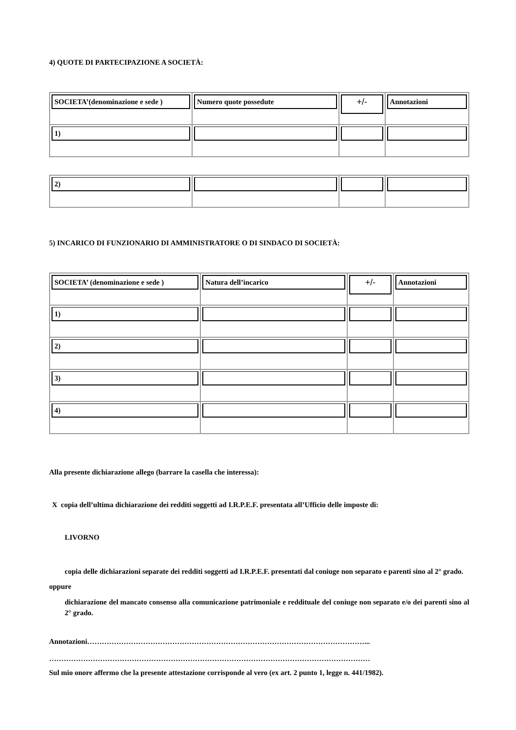4) QUOTE DI PARTECIPAZIONE A SOCIETÀ:
| SOCIETA’(denominazione e sede ) | Numero quote possedute | +/- | Annotazioni |
| 1) | | | |
| 2) | | | |
5) INCARICO DI FUNZIONARIO DI AMMINISTRATORE O DI SINDACO DI SOCIETÀ:
| SOCIETA’ (denominazione e sede ) | Natura dell’incarico | +/- | Annotazioni |
| 1) | | | |
| 2) | | | |
| 3) | | | |
| 4) | | | |
Alla presente dichiarazione allego (barrare la casella che interessa):
X copia dell’ultima dichiarazione dei redditi soggetti ad I.R.P.E.F. presentata all’Ufficio delle imposte di:
LIVORNO
copia delle dichiarazioni separate dei redditi soggetti ad I.R.P.E.F. presentati dal coniuge non separato e parenti sino al 2° grado.
oppure
dichiarazione del mancato consenso alla comunicazione patrimoniale e reddituale del coniuge non separato e/o dei parenti sino al 2° grado.
Annotazioni……………………………………………………………………………………………………...
……………………………………………………………………………………………………………………
Sul mio onore affermo che la presente attestazione corrisponde al vero (ex art. 2 punto 1, legge n. 441/1982).